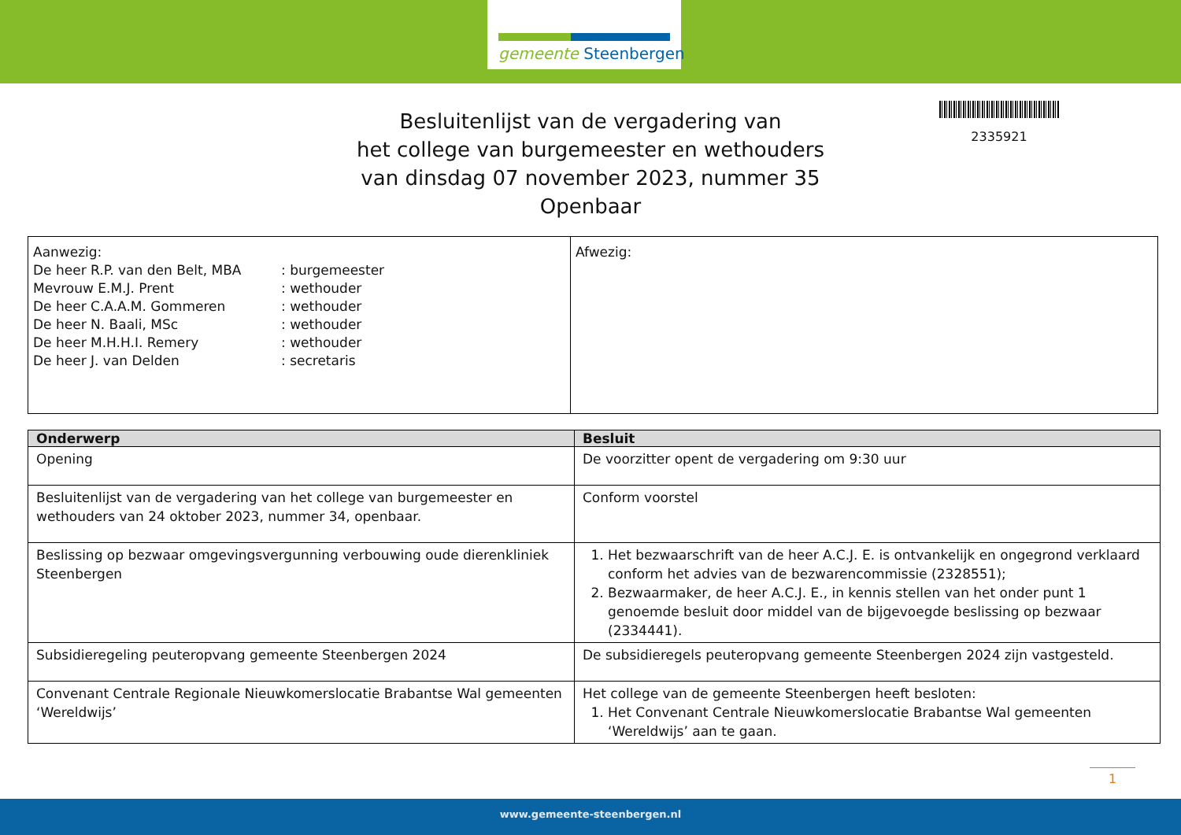gemeente Steenbergen
2335921
Besluitenlijst van de vergadering van
het college van burgemeester en wethouders
van dinsdag 07 november 2023, nummer 35
Openbaar
| Aanwezig: / De heer R.P. van den Belt, MBA Mevrouw E.M.J. Prent De heer C.A.A.M. Gommeren De heer N. Baali, MSc De heer M.H.H.I. Remery De heer J. van Delden / : burgemeester : wethouder : wethouder : wethouder : wethouder : secretaris / | Afwezig: |
| Onderwerp | Besluit |
| --- | --- |
| Opening | De voorzitter opent de vergadering om 9:30 uur |
| Besluitenlijst van de vergadering van het college van burgemeester en wethouders van 24 oktober 2023, nummer 34, openbaar. | Conform voorstel |
| Beslissing op bezwaar omgevingsvergunning verbouwing oude dierenkliniek Steenbergen | 1. Het bezwaarschrift van de heer A.C.J. E. is ontvankelijk en ongegrond verklaard conform het advies van de bezwarencommissie (2328551); 2. Bezwaarmaker, de heer A.C.J. E., in kennis stellen van het onder punt 1 genoemde besluit door middel van de bijgevoegde beslissing op bezwaar (2334441). |
| Subsidieregeling peuteropvang gemeente Steenbergen 2024 | De subsidieregels peuteropvang gemeente Steenbergen 2024 zijn vastgesteld. |
| Convenant Centrale Regionale Nieuwkomerslocatie Brabantse Wal gemeenten ‘Wereldwijs’ | Het college van de gemeente Steenbergen heeft besloten: 1. Het Convenant Centrale Nieuwkomerslocatie Brabantse Wal gemeenten ‘Wereldwijs’ aan te gaan. |
1
www.gemeente-steenbergen.nl